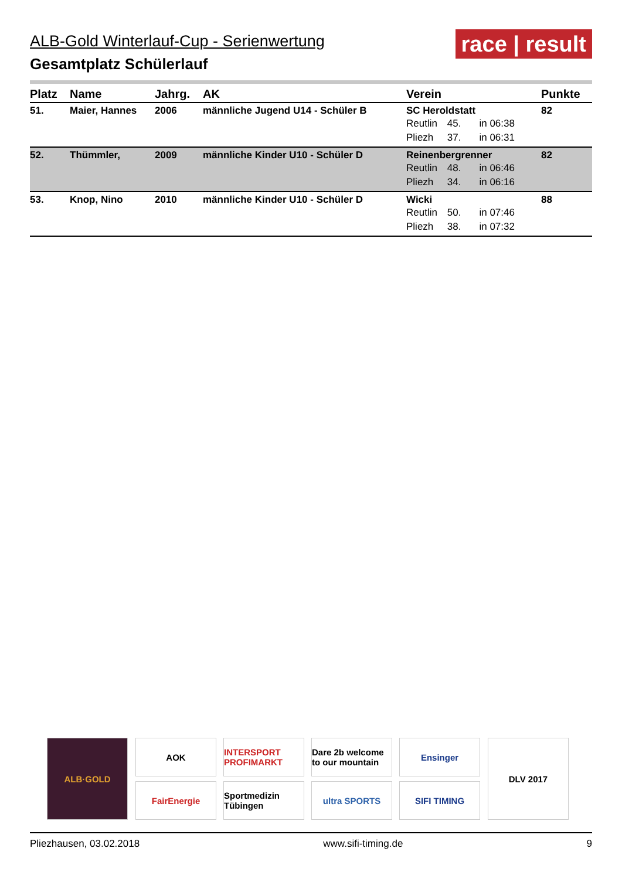ALB-Gold Winterlauf-Cup - Serienwertung
Gesamtplatz Schülerlauf
race | result
| Platz | Name | Jahrg. | AK | Verein | Punkte |
| --- | --- | --- | --- | --- | --- |
| 51. | Maier, Hannes | 2006 | männliche Jugend U14 - Schüler B | SC Heroldstatt Reutlin 45. in 06:38 Pliezh 37. in 06:31 | 82 |
| 52. | Thümmler, | 2009 | männliche Kinder U10 - Schüler D | Reinenbergrenner Reutlin 48. in 06:46 Pliezh 34. in 06:16 | 82 |
| 53. | Knop, Nino | 2010 | männliche Kinder U10 - Schüler D | Wicki Reutlin 50. in 07:46 Pliezh 38. in 07:32 | 88 |
ALB·GOLD
AOK
FairEnergie
INTERSPORT PROFIMARKT
Sportmedizin Tübingen
Dare 2b welcome to our mountain
ultra SPORTS
Ensinger
SIFI TIMING
DLV 2017
Pliezhausen, 03.02.2018 www.sifi-timing.de 9